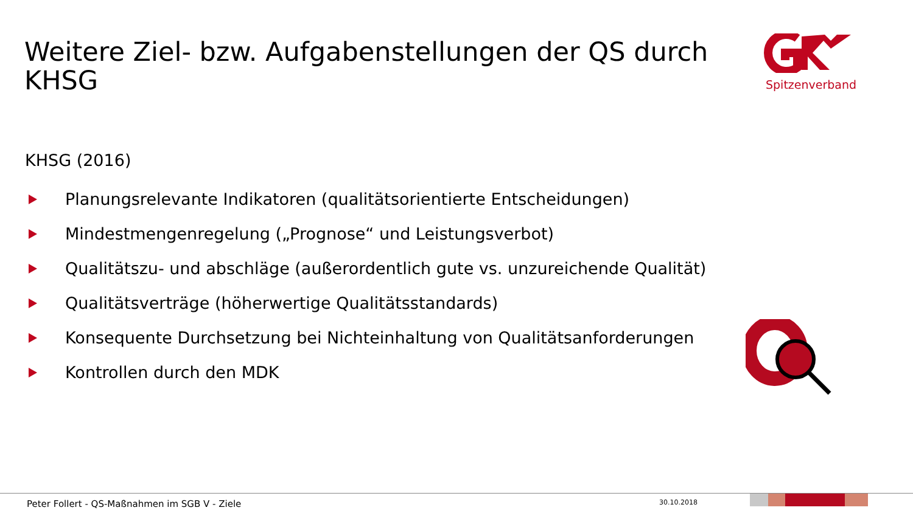Weitere Ziel- bzw. Aufgabenstellungen der QS durch KHSG
Spitzenverband
KHSG (2016)
Planungsrelevante Indikatoren (qualitätsorientierte Entscheidungen)
Mindestmengenregelung („Prognose“ und Leistungsverbot)
Qualitätszu- und abschläge (außerordentlich gute vs. unzureichende Qualität)
Qualitätsverträge (höherwertige Qualitätsstandards)
Konsequente Durchsetzung bei Nichteinhaltung von Qualitätsanforderungen
Kontrollen durch den MDK
Peter Follert - QS-Maßnahmen im SGB V - Ziele
30.10.2018